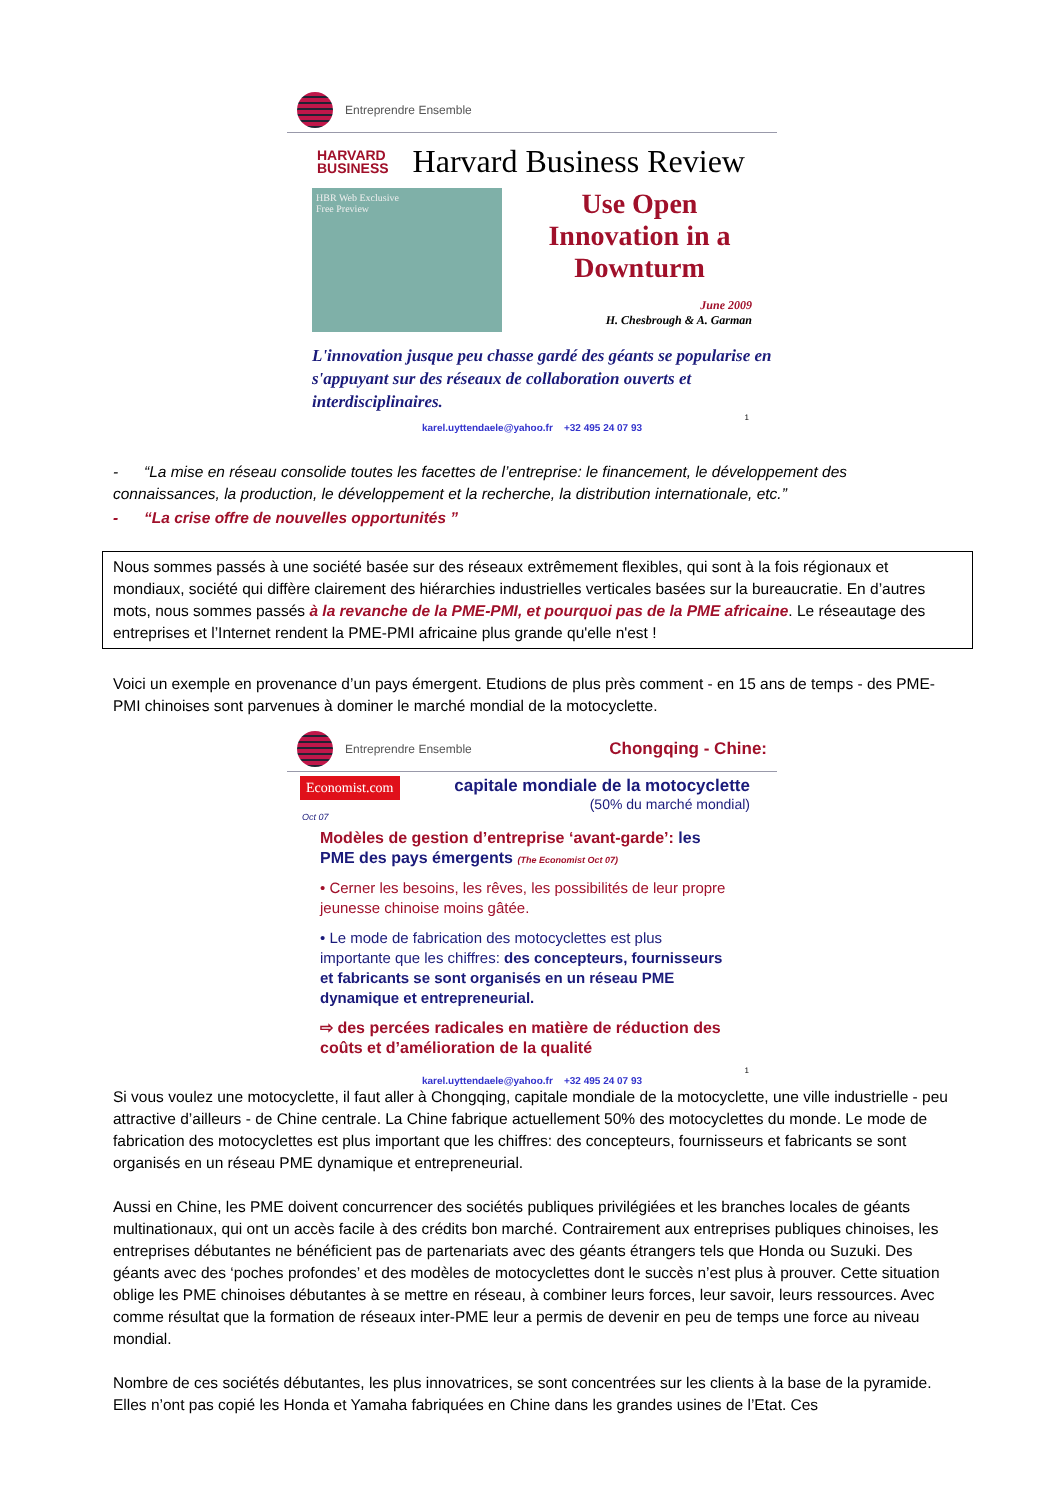Entreprendre Ensemble
HARVARD
BUSINESS
Harvard Business Review
HBR Web Exclusive
Free Preview
Use Open
Innovation in a
Downturm
June 2009
H. Chesbrough & A. Garman
L'innovation jusque peu chasse gardé des géants se popularise en s'appuyant sur des réseaux de collaboration ouverts et interdisciplinaires.
1
karel.uyttendaele@yahoo.fr +32 495 24 07 93
- “La mise en réseau consolide toutes les facettes de l’entreprise: le financement, le développement des connaissances, la production, le développement et la recherche, la distribution internationale, etc.”
- “La crise offre de nouvelles opportunités ”
Nous sommes passés à une société basée sur des réseaux extrêmement flexibles, qui sont à la fois régionaux et mondiaux, société qui diffère clairement des hiérarchies industrielles verticales basées sur la bureaucratie. En d’autres mots, nous sommes passés à la revanche de la PME-PMI, et pourquoi pas de la PME africaine. Le réseautage des entreprises et l’Internet rendent la PME-PMI africaine plus grande qu'elle n'est !
Voici un exemple en provenance d’un pays émergent. Etudions de plus près comment - en 15 ans de temps - des PME-PMI chinoises sont parvenues à dominer le marché mondial de la motocyclette.
Entreprendre Ensemble Chongqing - Chine:
Economist.com
capitale mondiale de la motocyclette
(50% du marché mondial)
Oct 07
Modèles de gestion d’entreprise ‘avant-garde’: les PME des pays émergents (The Economist Oct 07)
• Cerner les besoins, les rêves, les possibilités de leur propre jeunesse chinoise moins gâtée.
• Le mode de fabrication des motocyclettes est plus importante que les chiffres: des concepteurs, fournisseurs et fabricants se sont organisés en un réseau PME dynamique et entrepreneurial.
⇨ des percées radicales en matière de réduction des coûts et d’amélioration de la qualité
1
karel.uyttendaele@yahoo.fr +32 495 24 07 93
Si vous voulez une motocyclette, il faut aller à Chongqing, capitale mondiale de la motocyclette, une ville industrielle - peu attractive d’ailleurs - de Chine centrale. La Chine fabrique actuellement 50% des motocyclettes du monde. Le mode de fabrication des motocyclettes est plus important que les chiffres: des concepteurs, fournisseurs et fabricants se sont organisés en un réseau PME dynamique et entrepreneurial.
Aussi en Chine, les PME doivent concurrencer des sociétés publiques privilégiées et les branches locales de géants multinationaux, qui ont un accès facile à des crédits bon marché. Contrairement aux entreprises publiques chinoises, les entreprises débutantes ne bénéficient pas de partenariats avec des géants étrangers tels que Honda ou Suzuki. Des géants avec des ‘poches profondes’ et des modèles de motocyclettes dont le succès n’est plus à prouver. Cette situation oblige les PME chinoises débutantes à se mettre en réseau, à combiner leurs forces, leur savoir, leurs ressources. Avec comme résultat que la formation de réseaux inter-PME leur a permis de devenir en peu de temps une force au niveau mondial.
Nombre de ces sociétés débutantes, les plus innovatrices, se sont concentrées sur les clients à la base de la pyramide. Elles n’ont pas copié les Honda et Yamaha fabriquées en Chine dans les grandes usines de l’Etat. Ces